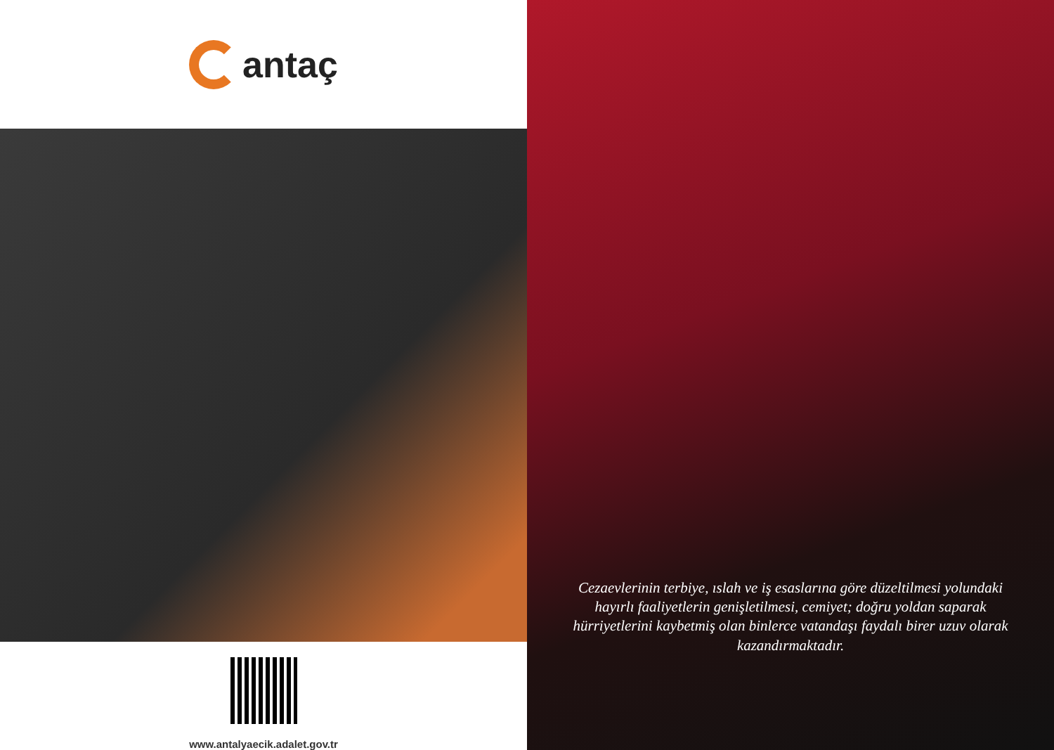antaç
www.antalyaecik.adalet.gov.tr
Cezaevlerinin terbiye, ıslah ve iş esaslarına göre düzeltilmesi yolundaki hayırlı faaliyetlerin genişletilmesi, cemiyet; doğru yoldan saparak hürriyetlerini kaybetmiş olan binlerce vatandaşı faydalı birer uzuv olarak kazandırmaktadır.